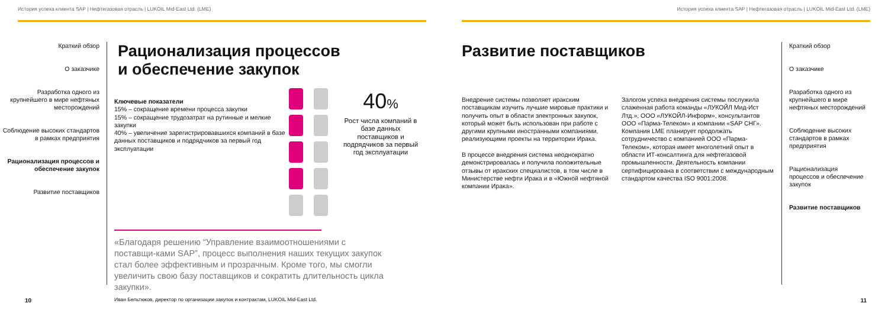История успеха клиента SAP | Нефтегазовая отрасль | LUKOIL Mid-East Ltd. (LME)
Краткий обзор
О заказчике
Разработка одного из крупнейшего в мире нефтяных месторождений
Соблюдение высоких стандартов в рамках предприятия
Рационализация процессов и обеспечение закупок
Развитие поставщиков
Рационализация процессов
и обеспечение закупок
Ключевые показатели
15% – сокращение времени процесса закупки
15% – сокращение трудозатрат на рутинные и мелкие закупки
40% – увеличение зарегистрировавшихся компаний в базе данных поставщиков и подрядчиков за первый год эксплуатации
40%
Рост числа компаний в базе данных поставщиков и подрядчиков за первый год эксплуатации
«Благодаря решению “Управление взаимоотношениями с поставщи-ками SAP”, процесс выполнения наших текущих закупок стал более эффективным и прозрачным. Кроме того, мы смогли увеличить свою базу поставщиков и сократить длительность цикла закупки».
Иван Бельтюков, директор по организации закупок и контрактам, LUKOIL Mid-East Ltd.
10
История успеха клиента SAP | Нефтегазовая отрасль | LUKOIL Mid-East Ltd. (LME)
Развитие поставщиков
Внедрение системы позволяет иракским поставщикам изучить лучшие мировые практики и получить опыт в области электронных закупок, который может быть использован при работе с другими крупными иностранными компаниями, реализующими проекты на территории Ирака.
В процессе внедрения система неоднократно демонстрировалась и получила положительные отзывы от иракских специалистов, в том числе в Министерстве нефти Ирака и в «Южной нефтяной компании Ирака».
Залогом успеха внедрения системы послужила слаженная работа команды «ЛУКОЙЛ Мид-Ист Лтд.», ООО «ЛУКОЙЛ-Информ», консультантов ООО «Парма-Телеком» и компании «SAP СНГ». Компания LME планирует продолжать сотрудничество с компанией ООО «Парма-Телеком», которая имеет многолетний опыт в области ИТ-консалтинга для нефтегазовой промышленности. Деятельность компании сертифицирована в соответствии с международным стандартом качества ISO 9001:2008.
Краткий обзор
О заказчике
Разработка одного из крупнейшего в мире нефтяных месторождений
Соблюдение высоких стандартов в рамках предприятия
Рационализация процессов и обеспечение закупок
Развитие поставщиков
11